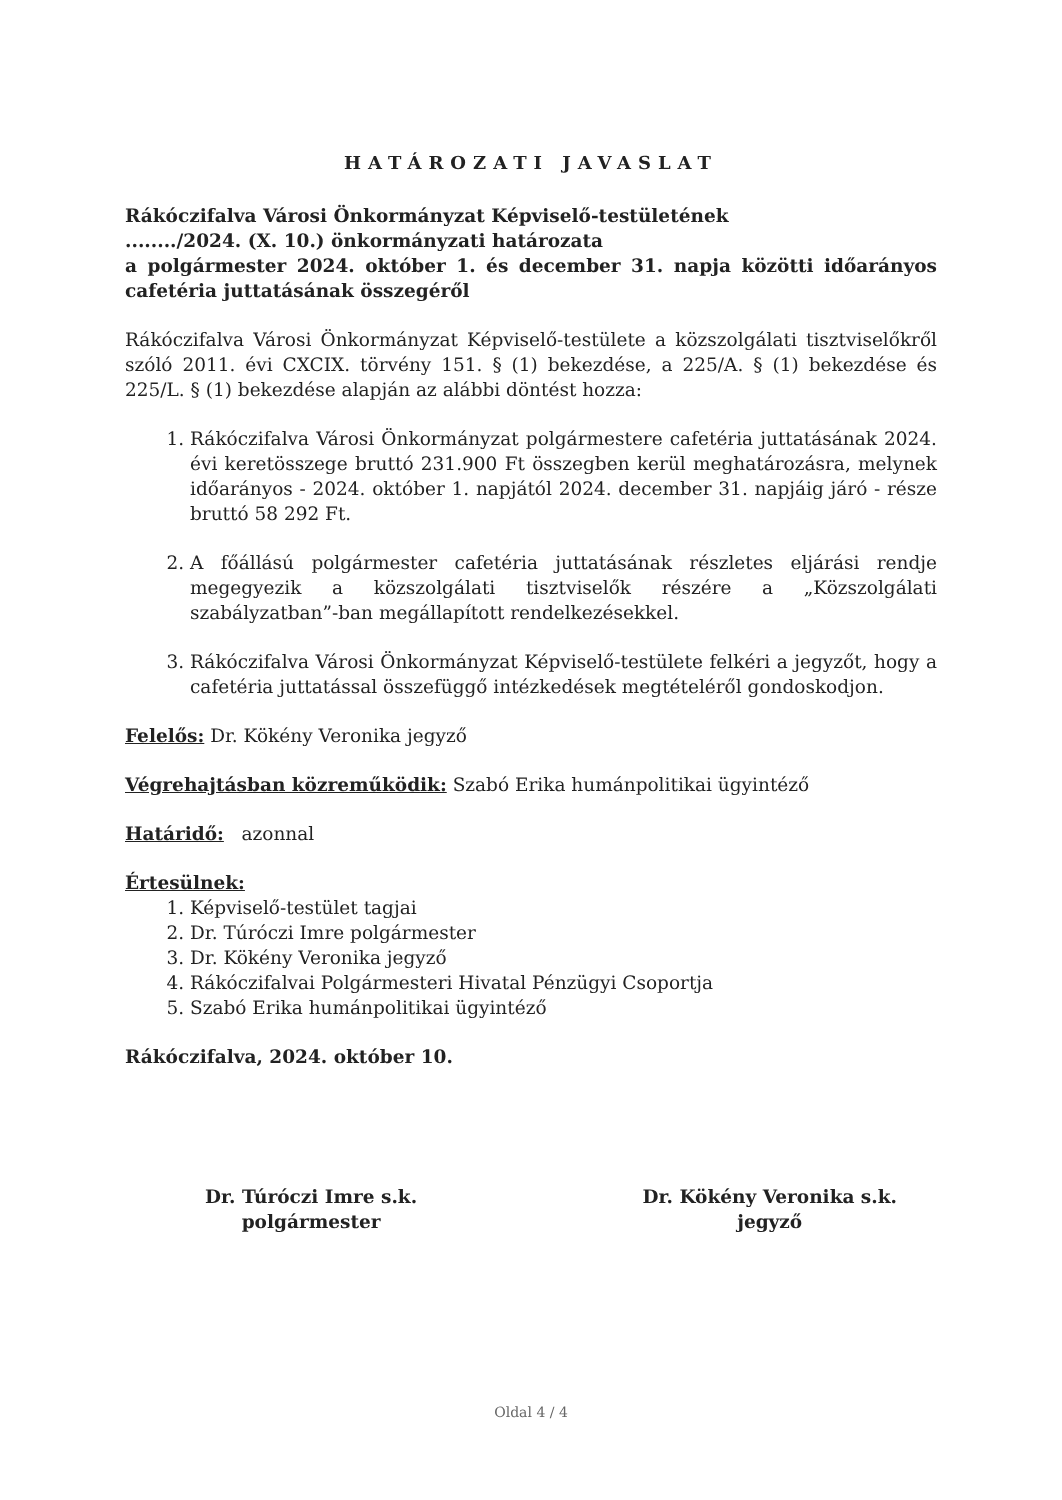HATÁROZATI JAVASLAT
Rákóczifalva Városi Önkormányzat Képviselő-testületének
......../2024. (X. 10.) önkormányzati határozata
a polgármester 2024. október 1. és december 31. napja közötti időarányos cafetéria juttatásának összegéről
Rákóczifalva Városi Önkormányzat Képviselő-testülete a közszolgálati tisztviselőkről szóló 2011. évi CXCIX. törvény 151. § (1) bekezdése, a 225/A. § (1) bekezdése és 225/L. § (1) bekezdése alapján az alábbi döntést hozza:
1. Rákóczifalva Városi Önkormányzat polgármestere cafetéria juttatásának 2024. évi keretösszege bruttó 231.900 Ft összegben kerül meghatározásra, melynek időarányos - 2024. október 1. napjától 2024. december 31. napjáig járó - része bruttó 58 292 Ft.
2. A főállású polgármester cafetéria juttatásának részletes eljárási rendje megegyezik a közszolgálati tisztviselők részére a „Közszolgálati szabályzatban”-ban megállapított rendelkezésekkel.
3. Rákóczifalva Városi Önkormányzat Képviselő-testülete felkéri a jegyzőt, hogy a cafetéria juttatással összefüggő intézkedések megtételéről gondoskodjon.
Felelős: Dr. Kökény Veronika jegyző
Végrehajtásban közreműködik: Szabó Erika humánpolitikai ügyintéző
Határidő: azonnal
Értesülnek:
1. Képviselő-testület tagjai
2. Dr. Túróczi Imre polgármester
3. Dr. Kökény Veronika jegyző
4. Rákóczifalvai Polgármesteri Hivatal Pénzügyi Csoportja
5. Szabó Erika humánpolitikai ügyintéző
Rákóczifalva, 2024. október 10.
Dr. Túróczi Imre s.k.
polgármester
Dr. Kökény Veronika s.k.
jegyző
Oldal 4 / 4